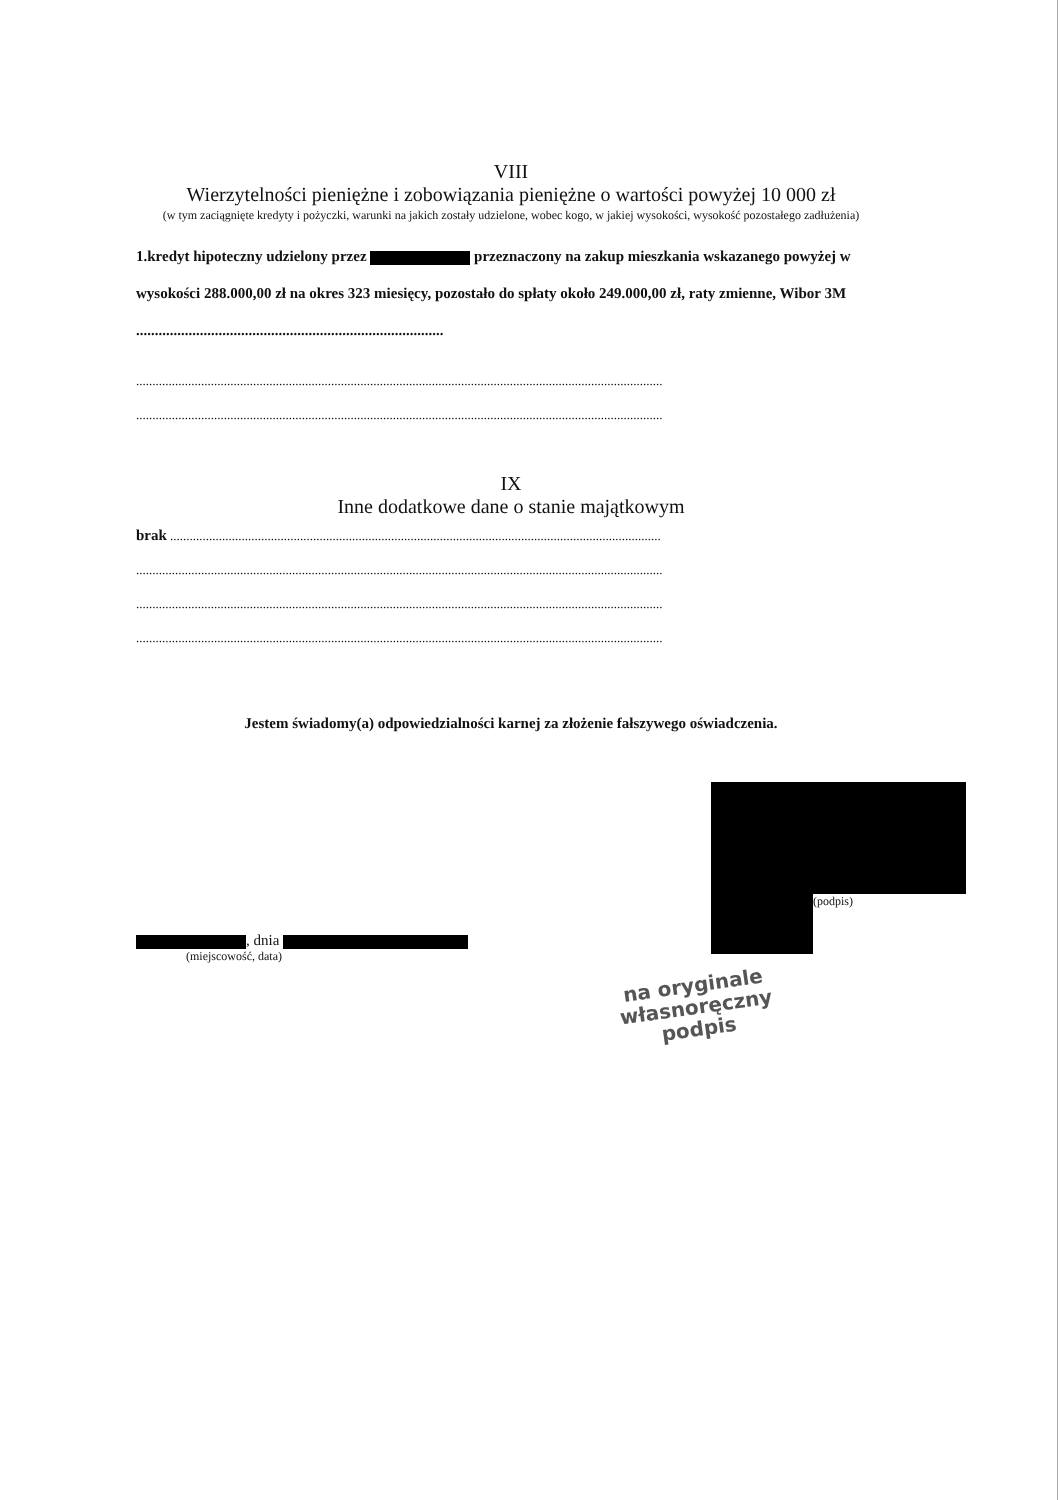VIII
Wierzytelności pieniężne i zobowiązania pieniężne o wartości powyżej 10 000 zł
(w tym zaciągnięte kredyty i pożyczki, warunki na jakich zostały udzielone, wobec kogo, w jakiej wysokości, wysokość pozostałego zadłużenia)
1.kredyt hipoteczny udzielony przez przeznaczony na zakup mieszkania wskazanego powyżej w wysokości 288.000,00 zł na okres 323 miesięcy, pozostało do spłaty około 249.000,00 zł, raty zmienne, Wibor 3M ..................................................................................
..................................................................................................................................................................
..................................................................................................................................................................
IX
Inne dodatkowe dane o stanie majątkowym
brak .......................................................................................................................................................
..................................................................................................................................................................
..................................................................................................................................................................
..................................................................................................................................................................
Jestem świadomy(a) odpowiedzialności karnej za złożenie fałszywego oświadczenia.
, dnia
(miejscowość, data)
(podpis)
na oryginale
własnoręczny podpis